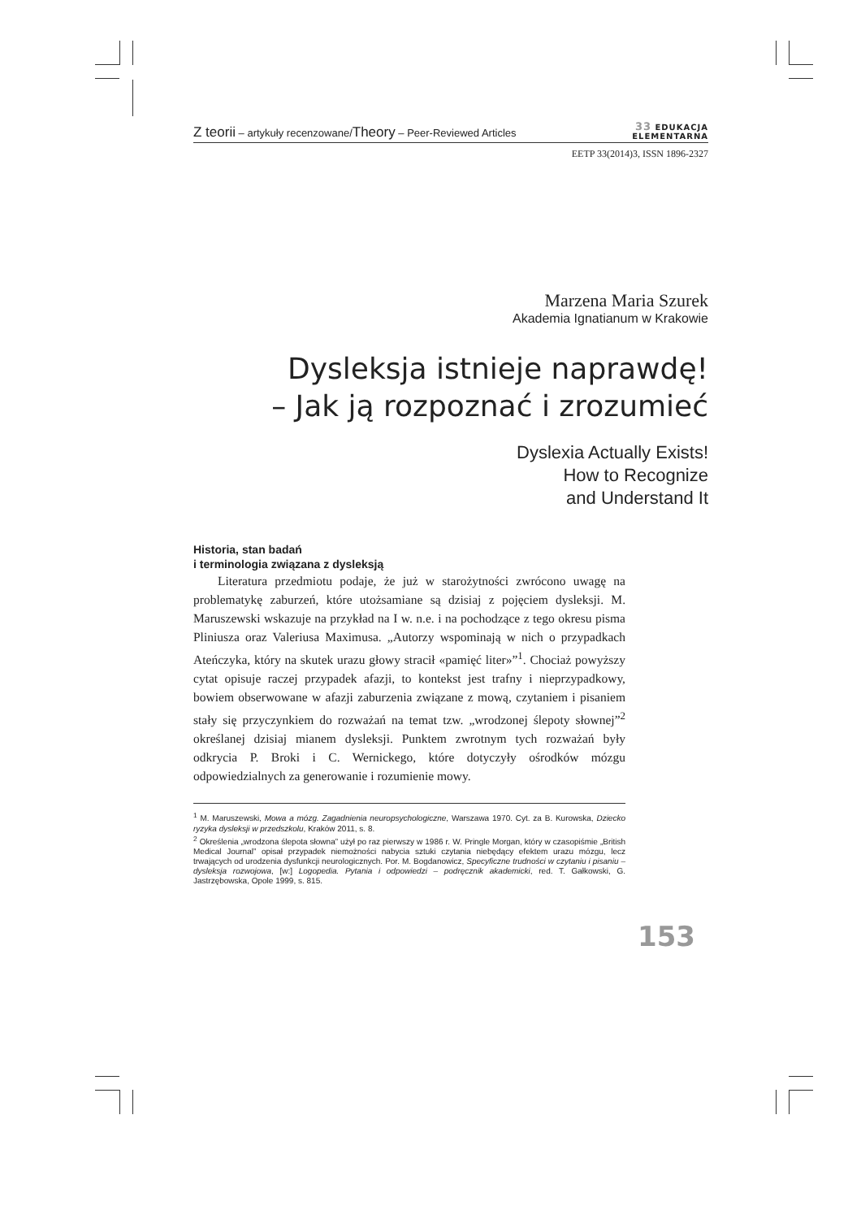Z teorii – artykuły recenzowane/Theory – Peer-Reviewed Articles
33 EDUKACJA
ELEMENTARNA
EETP 33(2014)3, ISSN 1896-2327
Marzena Maria Szurek
Akademia Ignatianum w Krakowie
Dysleksja istnieje naprawdę!
– Jak ją rozpoznać i zrozumieć
Dyslexia Actually Exists!
How to Recognize
and Understand It
Historia, stan badań
i terminologia związana z dysleksją
Literatura przedmiotu podaje, że już w starożytności zwrócono uwagę na problematykę zaburzeń, które utożsamiane są dzisiaj z pojęciem dysleksji. M. Maruszewski wskazuje na przykład na I w. n.e. i na pochodzące z tego okresu pisma Pliniusza oraz Valeriusa Maximusa. „Autorzy wspominają w nich o przypadkach Ateńczyka, który na skutek urazu głowy stracił «pamięć liter»”<sup>1</sup>. Chociaż powyższy cytat opisuje raczej przypadek afazji, to kontekst jest trafny i nieprzypadkowy, bowiem obserwowane w afazji zaburzenia związane z mową, czytaniem i pisaniem stały się przyczynkiem do rozważań na temat tzw. „wrodzonej ślepoty słownej”<sup>2</sup> określanej dzisiaj mianem dysleksji. Punktem zwrotnym tych rozważań były odkrycia P. Broki i C. Wernickego, które dotyczyły ośrodków mózgu odpowiedzialnych za generowanie i rozumienie mowy.
<sup>1</sup> M. Maruszewski, Mowa a mózg. Zagadnienia neuropsychologiczne, Warszawa 1970. Cyt. za B. Kurowska, Dziecko ryzyka dysleksji w przedszkolu, Kraków 2011, s. 8.
<sup>2</sup> Określenia „wrodzona ślepota słowna” użył po raz pierwszy w 1986 r. W. Pringle Morgan, który w czasopiśmie „British Medical Journal” opisał przypadek niemożności nabycia sztuki czytania niebędący efektem urazu mózgu, lecz trwających od urodzenia dysfunkcji neurologicznych. Por. M. Bogdanowicz, Specyficzne trudności w czytaniu i pisaniu – dysleksja rozwojowa, [w:] Logopedia. Pytania i odpowiedzi – podręcznik akademicki, red. T. Gałkowski, G. Jastrzębowska, Opole 1999, s. 815.
153